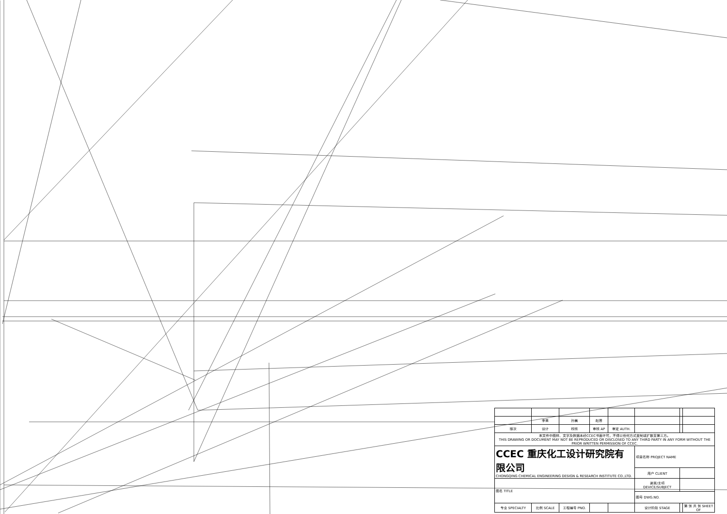| | 李果 | 孙晨 | 赵晋 | | | | |
| 版次 | 设计 | 校核 | 审核 AP | 审定 AUTH. | | | |
| 本文件中图样、文字及数据未经CCEC书面许可，不得以任何方式复制或扩散至第三方。 THIS DRAWING OR DOCUMENT MAY NOT BE REPRODUCED OR DISCLOSED TO ANY THIRD PARTY IN ANY FORM WITHOUT THE PRIOR WRITTEN PERMISSION OF CCEC. | | | | | | | |
| CCEC 重庆化工设计研究院有限公司 CHONGQING CHEMICAL ENGINEERING DESIGN & RESEARCH INSTITUTE CO.,LTD. | | | | | 项目名称 PROJECT NAME | | |
| | | | | | 用户 CLIENT | | |
| 图名 TITLE | | | | | 装置/主项 DEVICE/SUBJECT | | |
| | | | | | 图号 DWG.NO. | | |
| 专业 SPECIALTY | 比例 SCALE | 工程编号 PNO. | | | 设计阶段 STAGE | | 第 张 共 张 SHEET OF |